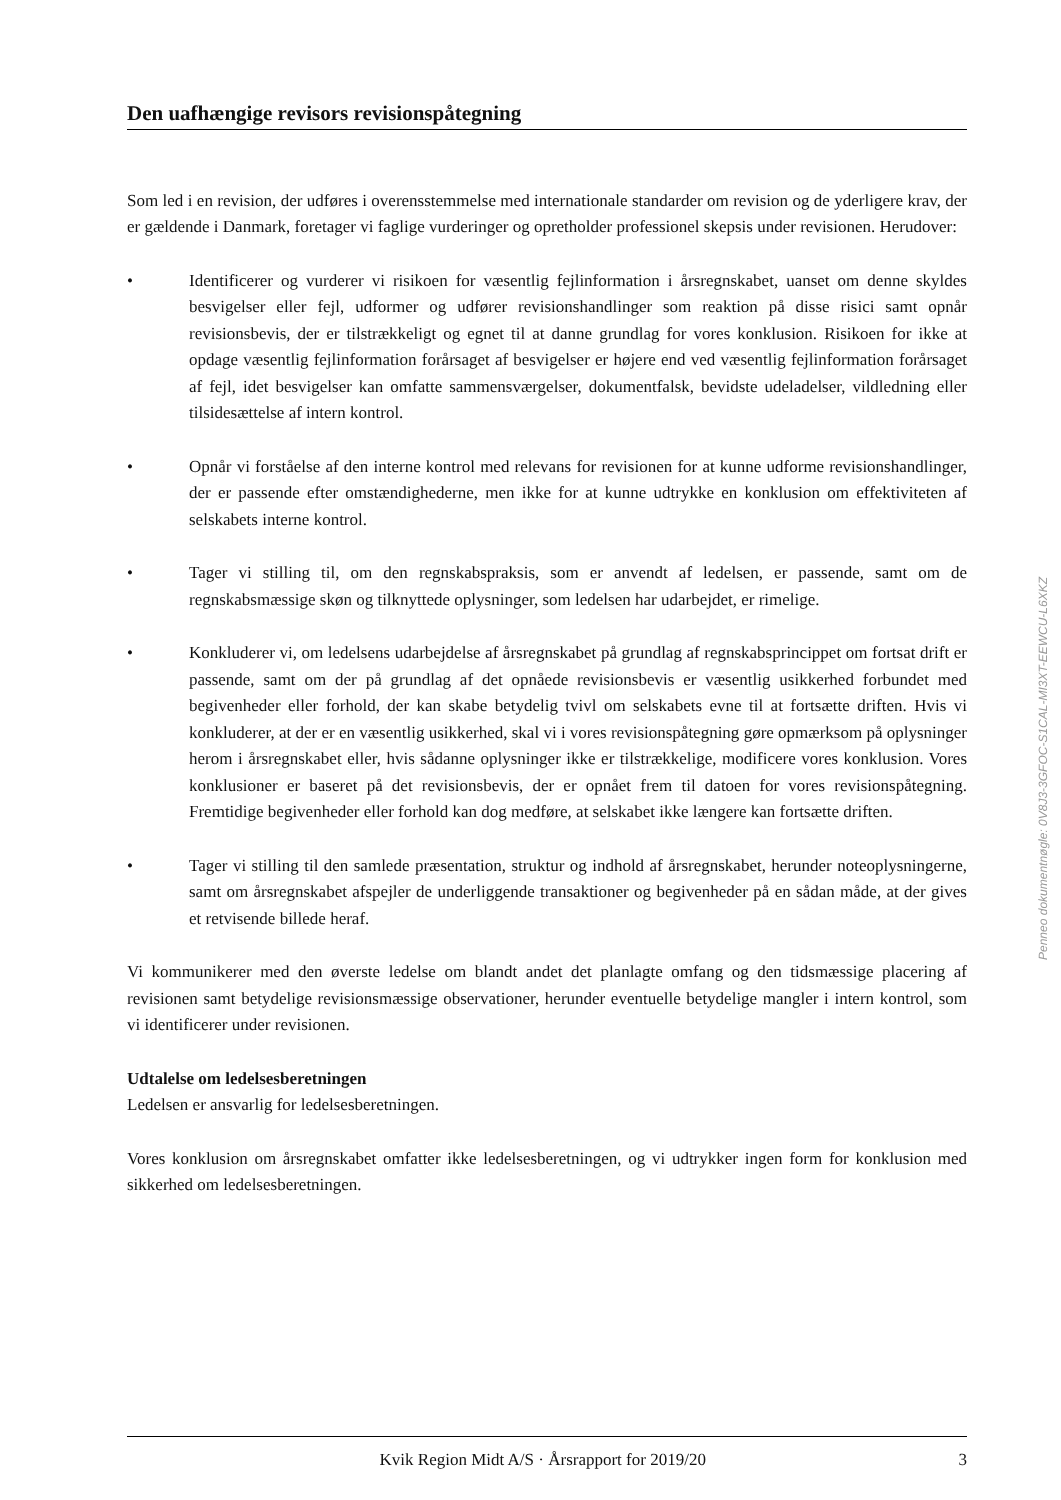Den uafhængige revisors revisionspåtegning
Som led i en revision, der udføres i overensstemmelse med internationale standarder om revision og de yderligere krav, der er gældende i Danmark, foretager vi faglige vurderinger og opretholder professionel skepsis under revisionen. Herudover:
• Identificerer og vurderer vi risikoen for væsentlig fejlinformation i årsregnskabet, uanset om denne skyldes besvigelser eller fejl, udformer og udfører revisionshandlinger som reaktion på disse risici samt opnår revisionsbevis, der er tilstrækkeligt og egnet til at danne grundlag for vores konklusion. Risikoen for ikke at opdage væsentlig fejlinformation forårsaget af besvigelser er højere end ved væsentlig fejlinformation forårsaget af fejl, idet besvigelser kan omfatte sammensværgelser, dokumentfalsk, bevidste udeladelser, vildledning eller tilsidesættelse af intern kontrol.
• Opnår vi forståelse af den interne kontrol med relevans for revisionen for at kunne udforme revisionshandlinger, der er passende efter omstændighederne, men ikke for at kunne udtrykke en konklusion om effektiviteten af selskabets interne kontrol.
• Tager vi stilling til, om den regnskabspraksis, som er anvendt af ledelsen, er passende, samt om de regnskabsmæssige skøn og tilknyttede oplysninger, som ledelsen har udarbejdet, er rimelige.
• Konkluderer vi, om ledelsens udarbejdelse af årsregnskabet på grundlag af regnskabsprincippet om fortsat drift er passende, samt om der på grundlag af det opnåede revisionsbevis er væsentlig usikkerhed forbundet med begivenheder eller forhold, der kan skabe betydelig tvivl om selskabets evne til at fortsætte driften. Hvis vi konkluderer, at der er en væsentlig usikkerhed, skal vi i vores revisionspåtegning gøre opmærksom på oplysninger herom i årsregnskabet eller, hvis sådanne oplysninger ikke er tilstrækkelige, modificere vores konklusion. Vores konklusioner er baseret på det revisionsbevis, der er opnået frem til datoen for vores revisionspåtegning. Fremtidige begivenheder eller forhold kan dog medføre, at selskabet ikke længere kan fortsætte driften.
• Tager vi stilling til den samlede præsentation, struktur og indhold af årsregnskabet, herunder noteoplysningerne, samt om årsregnskabet afspejler de underliggende transaktioner og begivenheder på en sådan måde, at der gives et retvisende billede heraf.
Vi kommunikerer med den øverste ledelse om blandt andet det planlagte omfang og den tidsmæssige placering af revisionen samt betydelige revisionsmæssige observationer, herunder eventuelle betydelige mangler i intern kontrol, som vi identificerer under revisionen.
Udtalelse om ledelsesberetningen
Ledelsen er ansvarlig for ledelsesberetningen.
Vores konklusion om årsregnskabet omfatter ikke ledelsesberetningen, og vi udtrykker ingen form for konklusion med sikkerhed om ledelsesberetningen.
Penneo dokumentnøgle: 0V8J3-3GFOC-S1CAL-MI3XT-EEWCU-L6XKZ
Kvik Region Midt A/S · Årsrapport for 2019/20 3